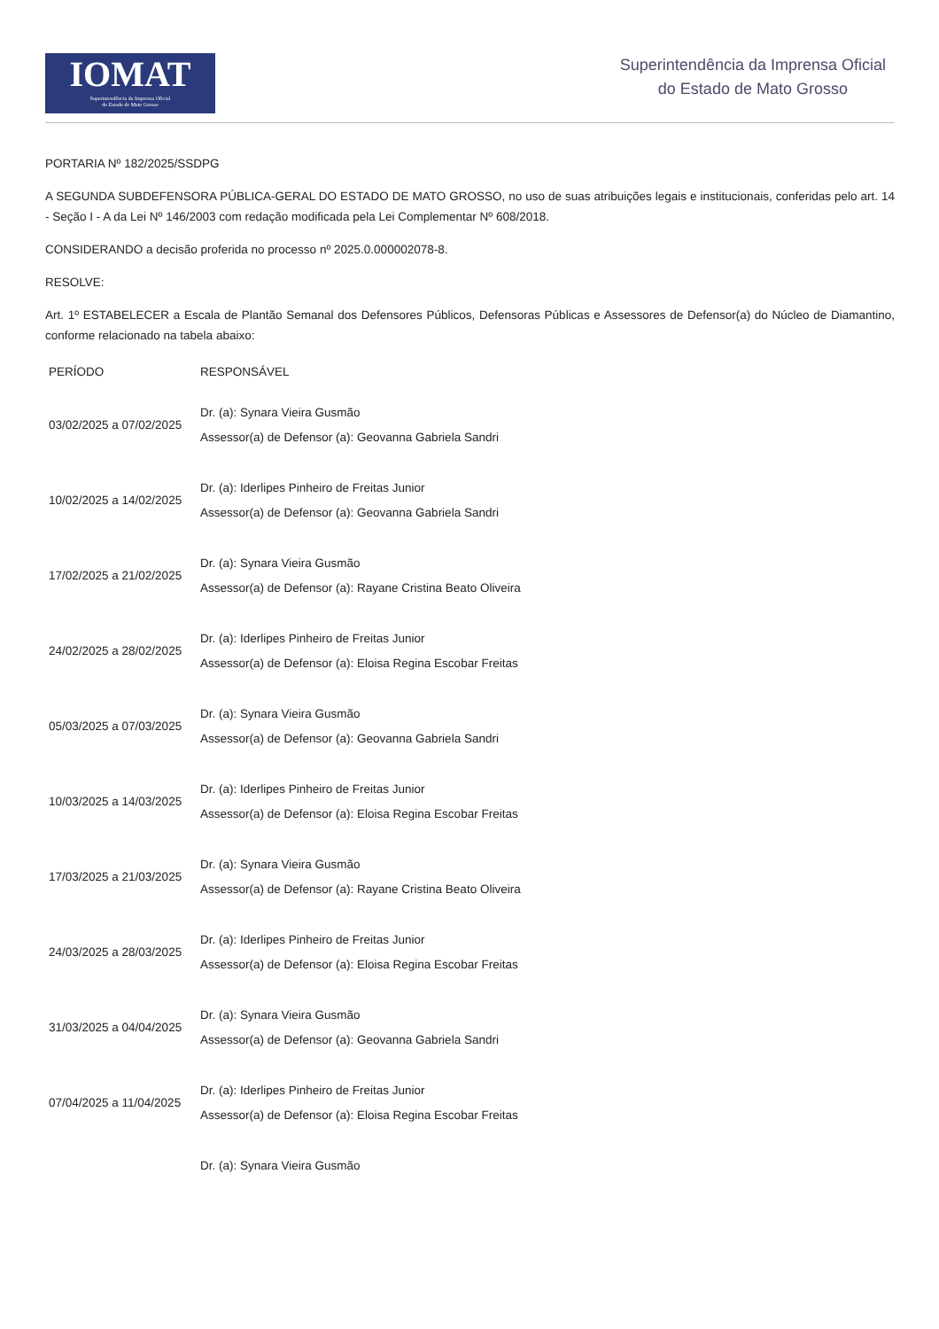IOMAT
Superintendência da Imprensa Oficial
do Estado de Mato Grosso
Superintendência da Imprensa Oficial
do Estado de Mato Grosso
PORTARIA Nº 182/2025/SSDPG
A SEGUNDA SUBDEFENSORA PÚBLICA-GERAL DO ESTADO DE MATO GROSSO, no uso de suas atribuições legais e institucionais, conferidas pelo art. 14 - Seção I - A da Lei Nº 146/2003 com redação modificada pela Lei Complementar Nº 608/2018.
CONSIDERANDO a decisão proferida no processo nº 2025.0.000002078-8.
RESOLVE:
Art. 1º ESTABELECER a Escala de Plantão Semanal dos Defensores Públicos, Defensoras Públicas e Assessores de Defensor(a) do Núcleo de Diamantino, conforme relacionado na tabela abaixo:
| PERÍODO | RESPONSÁVEL |
| --- | --- |
| 03/02/2025 a 07/02/2025 | Dr. (a): Synara Vieira Gusmão Assessor(a) de Defensor (a): Geovanna Gabriela Sandri |
| 10/02/2025 a 14/02/2025 | Dr. (a): Iderlipes Pinheiro de Freitas Junior Assessor(a) de Defensor (a): Geovanna Gabriela Sandri |
| 17/02/2025 a 21/02/2025 | Dr. (a): Synara Vieira Gusmão Assessor(a) de Defensor (a): Rayane Cristina Beato Oliveira |
| 24/02/2025 a 28/02/2025 | Dr. (a): Iderlipes Pinheiro de Freitas Junior Assessor(a) de Defensor (a): Eloisa Regina Escobar Freitas |
| 05/03/2025 a 07/03/2025 | Dr. (a): Synara Vieira Gusmão Assessor(a) de Defensor (a): Geovanna Gabriela Sandri |
| 10/03/2025 a 14/03/2025 | Dr. (a): Iderlipes Pinheiro de Freitas Junior Assessor(a) de Defensor (a): Eloisa Regina Escobar Freitas |
| 17/03/2025 a 21/03/2025 | Dr. (a): Synara Vieira Gusmão Assessor(a) de Defensor (a): Rayane Cristina Beato Oliveira |
| 24/03/2025 a 28/03/2025 | Dr. (a): Iderlipes Pinheiro de Freitas Junior Assessor(a) de Defensor (a): Eloisa Regina Escobar Freitas |
| 31/03/2025 a 04/04/2025 | Dr. (a): Synara Vieira Gusmão Assessor(a) de Defensor (a): Geovanna Gabriela Sandri |
| 07/04/2025 a 11/04/2025 | Dr. (a): Iderlipes Pinheiro de Freitas Junior Assessor(a) de Defensor (a): Eloisa Regina Escobar Freitas |
| | Dr. (a): Synara Vieira Gusmão |